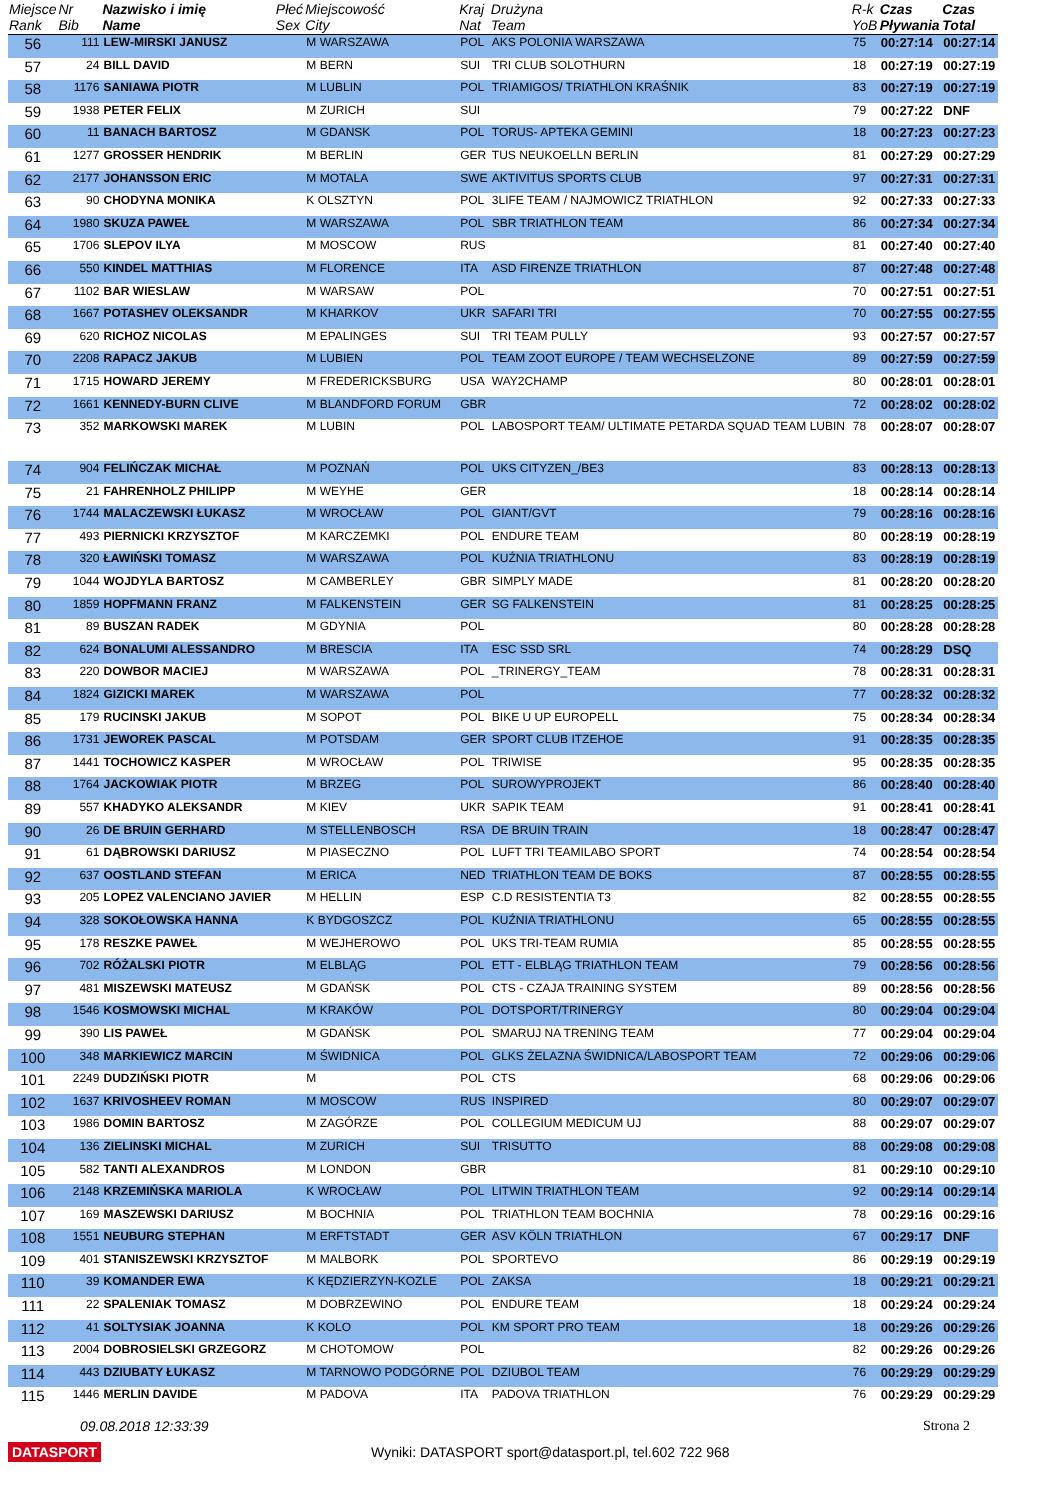| Miejsce Rank | Nr Bib | Nazwisko i imię Name | Płeć Sex | Miejscowość City | Kraj Nat | Drużyna Team | R-k YoB | Czas Pływania | Czas Total |
| --- | --- | --- | --- | --- | --- | --- | --- | --- | --- |
| 56 | 111 | LEW-MIRSKI JANUSZ | | M WARSZAWA | POL | AKS POLONIA WARSZAWA | 75 | 00:27:14 | 00:27:14 |
| 57 | 24 | BILL DAVID | | M BERN | SUI | TRI CLUB SOLOTHURN | 18 | 00:27:19 | 00:27:19 |
| 58 | 1176 | SANIAWA PIOTR | | M LUBLIN | POL | TRIAMIGOS/ TRIATHLON KRAŚNIK | 83 | 00:27:19 | 00:27:19 |
| 59 | 1938 | PETER FELIX | | M ZURICH | SUI | | 79 | 00:27:22 | DNF |
| 60 | 11 | BANACH BARTOSZ | | M GDANSK | POL | TORUS- APTEKA GEMINI | 18 | 00:27:23 | 00:27:23 |
| 61 | 1277 | GROSSER HENDRIK | | M BERLIN | GER | TUS NEUKOELLN BERLIN | 81 | 00:27:29 | 00:27:29 |
| 62 | 2177 | JOHANSSON ERIC | | M MOTALA | SWE | AKTIVITUS SPORTS CLUB | 97 | 00:27:31 | 00:27:31 |
| 63 | 90 | CHODYNA MONIKA | | K OLSZTYN | POL | 3LIFE TEAM / NAJMOWICZ TRIATHLON | 92 | 00:27:33 | 00:27:33 |
| 64 | 1980 | SKUZA PAWEŁ | | M WARSZAWA | POL | SBR TRIATHLON TEAM | 86 | 00:27:34 | 00:27:34 |
| 65 | 1706 | SLEPOV ILYA | | M MOSCOW | RUS | | 81 | 00:27:40 | 00:27:40 |
| 66 | 550 | KINDEL MATTHIAS | | M FLORENCE | ITA | ASD FIRENZE TRIATHLON | 87 | 00:27:48 | 00:27:48 |
| 67 | 1102 | BAR WIESLAW | | M WARSAW | POL | | 70 | 00:27:51 | 00:27:51 |
| 68 | 1667 | POTASHEV OLEKSANDR | | M KHARKOV | UKR | SAFARI TRI | 70 | 00:27:55 | 00:27:55 |
| 69 | 620 | RICHOZ NICOLAS | | M EPALINGES | SUI | TRI TEAM PULLY | 93 | 00:27:57 | 00:27:57 |
| 70 | 2208 | RAPACZ JAKUB | | M LUBIEN | POL | TEAM ZOOT EUROPE / TEAM WECHSELZONE | 89 | 00:27:59 | 00:27:59 |
| 71 | 1715 | HOWARD JEREMY | | M FREDERICKSBURG | USA | WAY2CHAMP | 80 | 00:28:01 | 00:28:01 |
| 72 | 1661 | KENNEDY-BURN CLIVE | | M BLANDFORD FORUM | GBR | | 72 | 00:28:02 | 00:28:02 |
| 73 | 352 | MARKOWSKI MAREK | | M LUBIN | POL | LABOSPORT TEAM/ ULTIMATE PETARDA SQUAD TEAM LUBIN | 78 | 00:28:07 | 00:28:07 |
| 74 | 904 | FELIŃCZAK MICHAŁ | | M POZNAŃ | POL | UKS CITYZEN_/BE3 | 83 | 00:28:13 | 00:28:13 |
| 75 | 21 | FAHRENHOLZ PHILIPP | | M WEYHE | GER | | 18 | 00:28:14 | 00:28:14 |
| 76 | 1744 | MALACZEWSKI ŁUKASZ | | M WROCŁAW | POL | GIANT/GVT | 79 | 00:28:16 | 00:28:16 |
| 77 | 493 | PIERNICKI KRZYSZTOF | | M KARCZEMKI | POL | ENDURE TEAM | 80 | 00:28:19 | 00:28:19 |
| 78 | 320 | ŁAWIŃSKI TOMASZ | | M WARSZAWA | POL | KUŹNIA TRIATHLONU | 83 | 00:28:19 | 00:28:19 |
| 79 | 1044 | WOJDYLA BARTOSZ | | M CAMBERLEY | GBR | SIMPLY MADE | 81 | 00:28:20 | 00:28:20 |
| 80 | 1859 | HOPFMANN FRANZ | | M FALKENSTEIN | GER | SG FALKENSTEIN | 81 | 00:28:25 | 00:28:25 |
| 81 | 89 | BUSZAN RADEK | | M GDYNIA | POL | | 80 | 00:28:28 | 00:28:28 |
| 82 | 624 | BONALUMI ALESSANDRO | | M BRESCIA | ITA | ESC SSD SRL | 74 | 00:28:29 | DSQ |
| 83 | 220 | DOWBOR MACIEJ | | M WARSZAWA | POL | _TRINERGY_TEAM | 78 | 00:28:31 | 00:28:31 |
| 84 | 1824 | GIZICKI MAREK | | M WARSZAWA | POL | | 77 | 00:28:32 | 00:28:32 |
| 85 | 179 | RUCINSKI JAKUB | | M SOPOT | POL | BIKE U UP EUROPELL | 75 | 00:28:34 | 00:28:34 |
| 86 | 1731 | JEWOREK PASCAL | | M POTSDAM | GER | SPORT CLUB ITZEHOE | 91 | 00:28:35 | 00:28:35 |
| 87 | 1441 | TOCHOWICZ KASPER | | M WROCŁAW | POL | TRIWISE | 95 | 00:28:35 | 00:28:35 |
| 88 | 1764 | JACKOWIAK PIOTR | | M BRZEG | POL | SUROWYPROJEKT | 86 | 00:28:40 | 00:28:40 |
| 89 | 557 | KHADYKO ALEKSANDR | | M KIEV | UKR | SAPIK TEAM | 91 | 00:28:41 | 00:28:41 |
| 90 | 26 | DE BRUIN GERHARD | | M STELLENBOSCH | RSA | DE BRUIN TRAIN | 18 | 00:28:47 | 00:28:47 |
| 91 | 61 | DĄBROWSKI DARIUSZ | | M PIASECZNO | POL | LUFT TRI TEAMILABO SPORT | 74 | 00:28:54 | 00:28:54 |
| 92 | 637 | OOSTLAND STEFAN | | M ERICA | NED | TRIATHLON TEAM DE BOKS | 87 | 00:28:55 | 00:28:55 |
| 93 | 205 | LOPEZ VALENCIANO JAVIER | | M HELLIN | ESP | C.D RESISTENTIA T3 | 82 | 00:28:55 | 00:28:55 |
| 94 | 328 | SOKOŁOWSKA HANNA | | K BYDGOSZCZ | POL | KUŹNIA TRIATHLONU | 65 | 00:28:55 | 00:28:55 |
| 95 | 178 | RESZKE PAWEŁ | | M WEJHEROWO | POL | UKS TRI-TEAM RUMIA | 85 | 00:28:55 | 00:28:55 |
| 96 | 702 | RÓŻALSKI PIOTR | | M ELBLĄG | POL | ETT - ELBLĄG TRIATHLON TEAM | 79 | 00:28:56 | 00:28:56 |
| 97 | 481 | MISZEWSKI MATEUSZ | | M GDAŃSK | POL | CTS - CZAJA TRAINING SYSTEM | 89 | 00:28:56 | 00:28:56 |
| 98 | 1546 | KOSMOWSKI MICHAL | | M KRAKÓW | POL | DOTSPORT/TRINERGY | 80 | 00:29:04 | 00:29:04 |
| 99 | 390 | LIS PAWEŁ | | M GDAŃSK | POL | SMARUJ NA TRENING TEAM | 77 | 00:29:04 | 00:29:04 |
| 100 | 348 | MARKIEWICZ MARCIN | | M ŚWIDNICA | POL | GLKS ŻELAZNA ŚWIDNICA/LABOSPORT TEAM | 72 | 00:29:06 | 00:29:06 |
| 101 | 2249 | DUDZIŃSKI PIOTR | | M | POL | CTS | 68 | 00:29:06 | 00:29:06 |
| 102 | 1637 | KRIVOSHEEV ROMAN | | M MOSCOW | RUS | INSPIRED | 80 | 00:29:07 | 00:29:07 |
| 103 | 1986 | DOMIN BARTOSZ | | M ZAGÓRZE | POL | COLLEGIUM MEDICUM UJ | 88 | 00:29:07 | 00:29:07 |
| 104 | 136 | ZIELINSKI MICHAL | | M ZURICH | SUI | TRISUTTO | 88 | 00:29:08 | 00:29:08 |
| 105 | 582 | TANTI ALEXANDROS | | M LONDON | GBR | | 81 | 00:29:10 | 00:29:10 |
| 106 | 2148 | KRZEMIŃSKA MARIOLA | | K WROCŁAW | POL | LITWIN TRIATHLON TEAM | 92 | 00:29:14 | 00:29:14 |
| 107 | 169 | MASZEWSKI DARIUSZ | | M BOCHNIA | POL | TRIATHLON TEAM BOCHNIA | 78 | 00:29:16 | 00:29:16 |
| 108 | 1551 | NEUBURG STEPHAN | | M ERFTSTADT | GER | ASV KÖLN TRIATHLON | 67 | 00:29:17 | DNF |
| 109 | 401 | STANISZEWSKI KRZYSZTOF | | M MALBORK | POL | SPORTEVO | 86 | 00:29:19 | 00:29:19 |
| 110 | 39 | KOMANDER EWA | | K KĘDZIERZYN-KOZLE | POL | ZAKSA | 18 | 00:29:21 | 00:29:21 |
| 111 | 22 | SPALENIAK TOMASZ | | M DOBRZEWINO | POL | ENDURE TEAM | 18 | 00:29:24 | 00:29:24 |
| 112 | 41 | SOLTYSIAK JOANNA | | K KOLO | POL | KM SPORT PRO TEAM | 18 | 00:29:26 | 00:29:26 |
| 113 | 2004 | DOBROSIELSKI GRZEGORZ | | M CHOTOMOW | POL | | 82 | 00:29:26 | 00:29:26 |
| 114 | 443 | DZIUBATY ŁUKASZ | | M TARNOWO PODGÓRNE | POL | DZIUBOL TEAM | 76 | 00:29:29 | 00:29:29 |
| 115 | 1446 | MERLIN DAVIDE | | M PADOVA | ITA | PADOVA TRIATHLON | 76 | 00:29:29 | 00:29:29 |
09.08.2018 12:33:39 Strona 2
DATASPORT Wyniki: DATASPORT sport@datasport.pl, tel.602 722 968